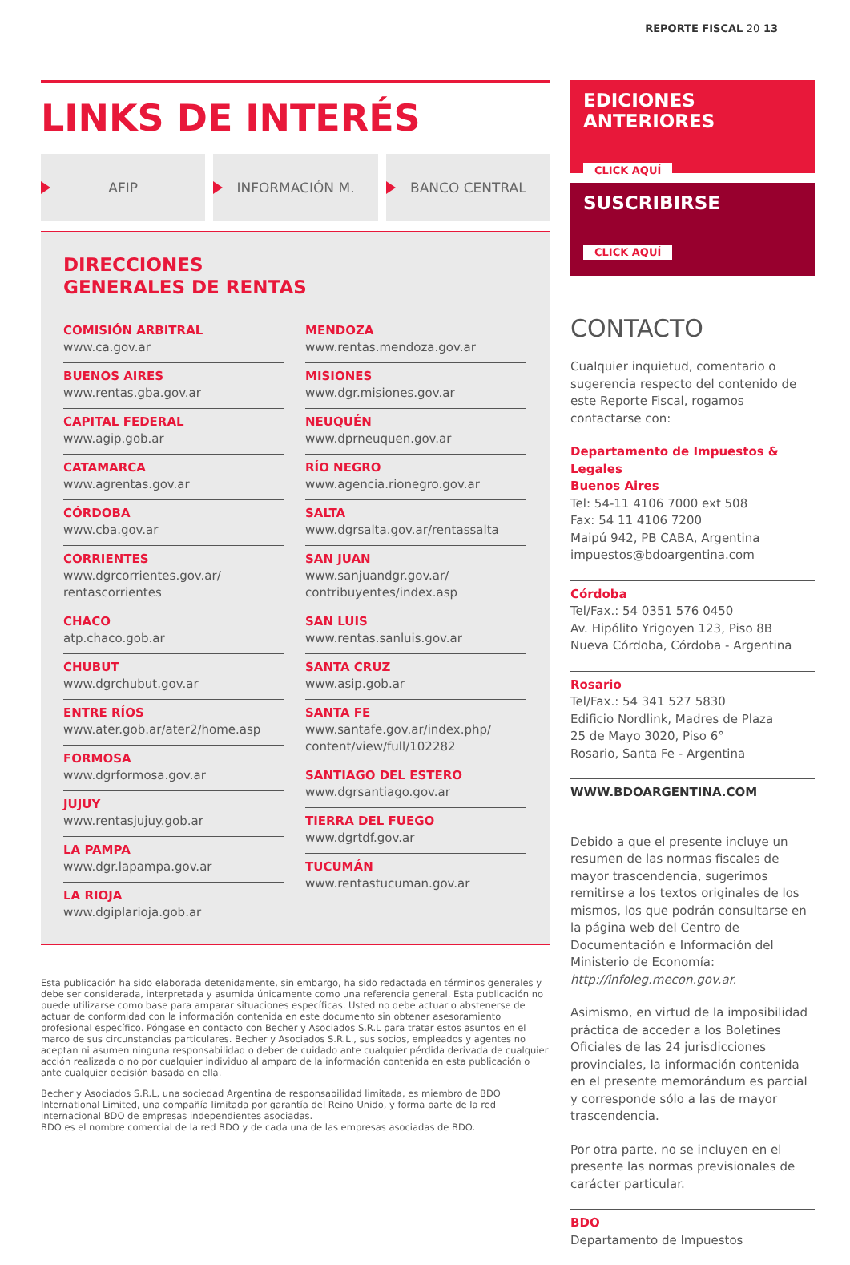REPORTE FISCAL 20 13
LINKS DE INTERÉS
AFIP INFORMACIÓN M. BANCO CENTRAL
DIRECCIONES
GENERALES DE RENTAS
COMISIÓN ARBITRAL
www.ca.gov.ar
BUENOS AIRES
www.rentas.gba.gov.ar
CAPITAL FEDERAL
www.agip.gob.ar
CATAMARCA
www.agrentas.gov.ar
CÓRDOBA
www.cba.gov.ar
CORRIENTES
www.dgrcorrientes.gov.ar/
rentascorrientes
CHACO
atp.chaco.gob.ar
CHUBUT
www.dgrchubut.gov.ar
ENTRE RÍOS
www.ater.gob.ar/ater2/home.asp
FORMOSA
www.dgrformosa.gov.ar
JUJUY
www.rentasjujuy.gob.ar
LA PAMPA
www.dgr.lapampa.gov.ar
LA RIOJA
www.dgiplarioja.gob.ar
MENDOZA
www.rentas.mendoza.gov.ar
MISIONES
www.dgr.misiones.gov.ar
NEUQUÉN
www.dprneuquen.gov.ar
RÍO NEGRO
www.agencia.rionegro.gov.ar
SALTA
www.dgrsalta.gov.ar/rentassalta
SAN JUAN
www.sanjuandgr.gov.ar/
contribuyentes/index.asp
SAN LUIS
www.rentas.sanluis.gov.ar
SANTA CRUZ
www.asip.gob.ar
SANTA FE
www.santafe.gov.ar/index.php/
content/view/full/102282
SANTIAGO DEL ESTERO
www.dgrsantiago.gov.ar
TIERRA DEL FUEGO
www.dgrtdf.gov.ar
TUCUMÁN
www.rentastucuman.gov.ar
Esta publicación ha sido elaborada detenidamente, sin embargo, ha sido redactada en términos generales y debe ser considerada, interpretada y asumida únicamente como una referencia general. Esta publicación no puede utilizarse como base para amparar situaciones específicas. Usted no debe actuar o abstenerse de actuar de conformidad con la información contenida en este documento sin obtener asesoramiento profesional específico. Póngase en contacto con Becher y Asociados S.R.L para tratar estos asuntos en el marco de sus circunstancias particulares. Becher y Asociados S.R.L., sus socios, empleados y agentes no aceptan ni asumen ninguna responsabilidad o deber de cuidado ante cualquier pérdida derivada de cualquier acción realizada o no por cualquier individuo al amparo de la información contenida en esta publicación o ante cualquier decisión basada en ella.
Becher y Asociados S.R.L, una sociedad Argentina de responsabilidad limitada, es miembro de BDO International Limited, una compañía limitada por garantía del Reino Unido, y forma parte de la red internacional BDO de empresas independientes asociadas.
BDO es el nombre comercial de la red BDO y de cada una de las empresas asociadas de BDO.
EDICIONES ANTERIORES
CLICK AQUÍ
SUSCRIBIRSE
CLICK AQUÍ
CONTACTO
Cualquier inquietud, comentario o sugerencia respecto del contenido de este Reporte Fiscal, rogamos contactarse con:
Departamento de Impuestos & Legales
Buenos Aires
Tel: 54-11 4106 7000 ext 508
Fax: 54 11 4106 7200
Maipú 942, PB CABA, Argentina
impuestos@bdoargentina.com
Córdoba
Tel/Fax.: 54 0351 576 0450
Av. Hipólito Yrigoyen 123, Piso 8B
Nueva Córdoba, Córdoba - Argentina
Rosario
Tel/Fax.: 54 341 527 5830
Edificio Nordlink, Madres de Plaza
25 de Mayo 3020, Piso 6°
Rosario, Santa Fe - Argentina
WWW.BDOARGENTINA.COM
Debido a que el presente incluye un resumen de las normas fiscales de mayor trascendencia, sugerimos remitirse a los textos originales de los mismos, los que podrán consultarse en la página web del Centro de Documentación e Información del Ministerio de Economía: http://infoleg.mecon.gov.ar.
Asimismo, en virtud de la imposibilidad práctica de acceder a los Boletines Oficiales de las 24 jurisdicciones provinciales, la información contenida en el presente memorándum es parcial y corresponde sólo a las de mayor trascendencia.
Por otra parte, no se incluyen en el presente las normas previsionales de carácter particular.
BDO
Departamento de Impuestos